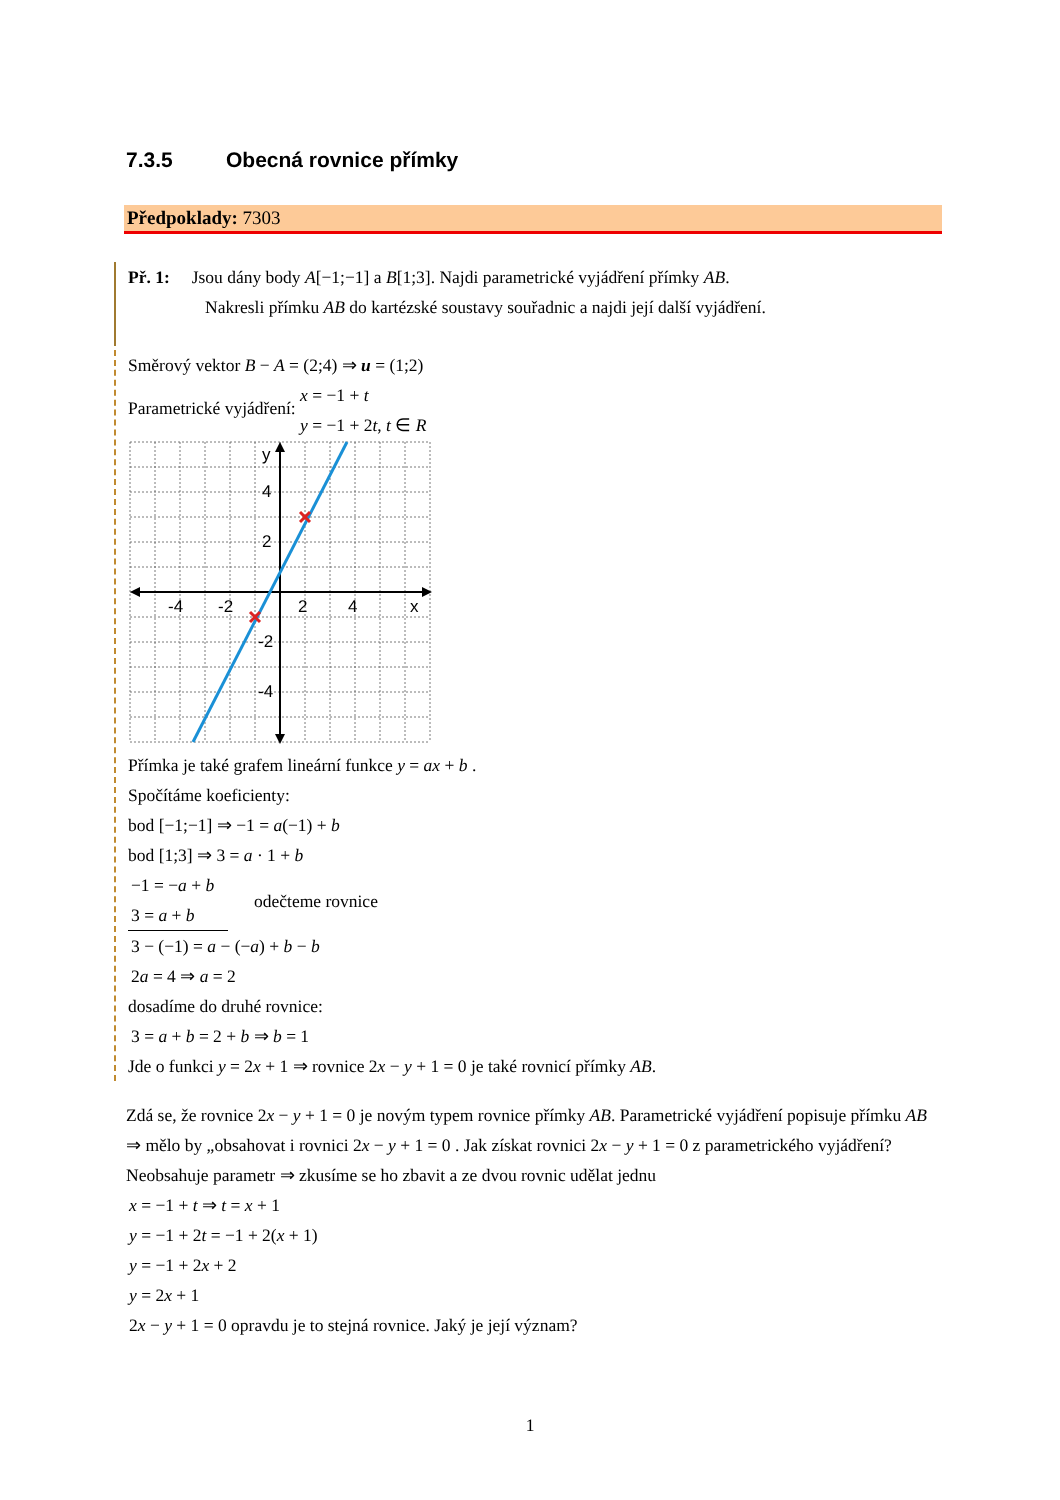7.3.5 Obecná rovnice přímky
Předpoklady: 7303
Př. 1: Jsou dány body A[−1;−1] a B[1;3]. Najdi parametrické vyjádření přímky AB.
Nakresli přímku AB do kartézské soustavy souřadnic a najdi její další vyjádření.
Směrový vektor B − A = (2;4) ⇒ u = (1;2)
Parametrické vyjádření: x = −1 + t
y = −1 + 2t, t ∈ R
-4
-2
2
4
x
4
2
-2
-4
y
Přímka je také grafem lineární funkce y = ax + b .
Spočítáme koeficienty:
bod [−1;−1] ⇒ −1 = a(−1) + b
bod [1;3] ⇒ 3 = a · 1 + b
−1 = −a + b
3 = a + b
odečteme rovnice
3 − (−1) = a − (−a) + b − b
2a = 4 ⇒ a = 2
dosadíme do druhé rovnice:
3 = a + b = 2 + b ⇒ b = 1
Jde o funkci y = 2x + 1 ⇒ rovnice 2x − y + 1 = 0 je také rovnicí přímky AB.
Zdá se, že rovnice 2x − y + 1 = 0 je novým typem rovnice přímky AB. Parametrické vyjádření popisuje přímku AB ⇒ mělo by „obsahovat i rovnici 2x − y + 1 = 0 . Jak získat rovnici 2x − y + 1 = 0 z parametrického vyjádření?
Neobsahuje parametr ⇒ zkusíme se ho zbavit a ze dvou rovnic udělat jednu
x = −1 + t ⇒ t = x + 1
y = −1 + 2t = −1 + 2(x + 1)
y = −1 + 2x + 2
y = 2x + 1
2x − y + 1 = 0 opravdu je to stejná rovnice. Jaký je její význam?
1